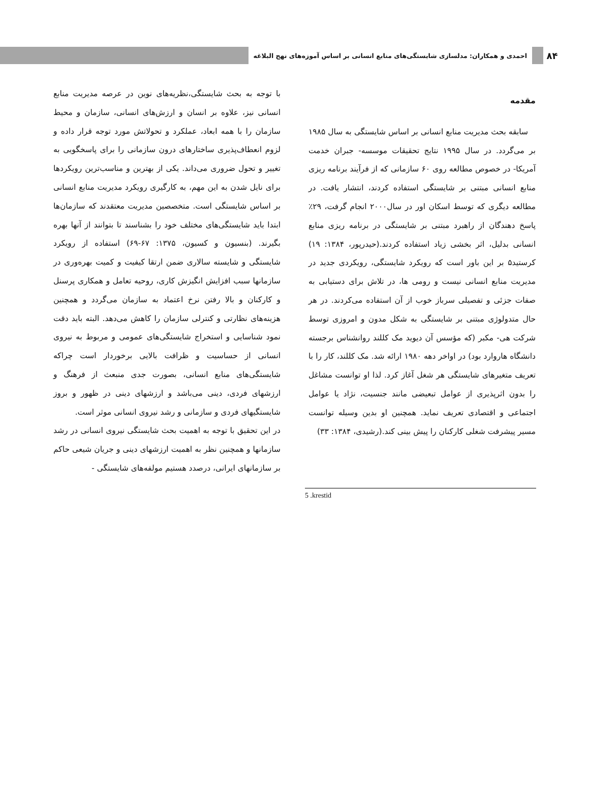۸۴
احمدی و همکاران: مدلسازی شایستگی‌های منابع انسانی بر اساس آموزه‌های نهج البلاغه
مقدمه
سابقه بحث مدیریت منابع انسانی بر اساس شایستگی به سال ۱۹۸۵ بر می‌گردد. در سال ۱۹۹۵ نتایج تحقیقات موسسه- جبران خدمت آمریکا- در خصوص مطالعه روی ۶۰ سازمانی که از فرآیند برنامه ریزی منابع انسانی مبتنی بر شایستگی استفاده کردند، انتشار یافت. در مطالعه دیگری که توسط اسکان اور در سال۲۰۰۰ انجام گرفت، ۲۹٪ پاسخ دهندگان از راهبرد مبتنی بر شایستگی در برنامه ریزی منابع انسانی بدلیل، اثر بخشی زیاد استفاده کردند.(حیدرپور، ۱۳۸۴: ۱۹) کرستید۵ بر این باور است که رویکرد شایستگی، رویکردی جدید در مدیریت منابع انسانی نیست و رومی ها، در تلاش برای دستیابی به صفات جزئی و تفصیلی سرباز خوب از آن استفاده می‌کردند. در هر حال متدولوژی مبتنی بر شایستگی به شکل مدون و امروزی توسط شرکت هی- مکبر (که مؤسس آن دیوید مک کللند روانشناس برجسته دانشگاه هاروارد بود) در اواخر دهه ۱۹۸۰ ارائه شد. مک کللند، کار را با تعریف متغیرهای شایستگی هر شغل آغاز کرد. لذا او توانست مشاغل را بدون اثرپذیری از عوامل تبعیضی مانند جنسیت، نژاد یا عوامل اجتماعی و اقتصادی تعریف نماید. همچنین او بدین وسیله توانست مسیر پیشرفت شغلی کارکنان را پیش بینی کند.(رشیدی، ۱۳۸۴: ۳۳)
با توجه به بحث شایستگی،نظریه‌های نوین در عرصه مدیریت منابع انسانی نیز، علاوه بر انسان و ارزش‌های انسانی، سازمان و محیط سازمان را با همه ابعاد، عملکرد و تحولاتش مورد توجه قرار داده و لزوم انعطاف‌پذیری ساختارهای درون سازمانی را برای پاسخگویی به تغییر و تحول ضروری می‌داند. یکی از بهترین و مناسب‌ترین رویکردها برای نایل شدن به این مهم، به کارگیری رویکرد مدیریت منابع انسانی بر اساس شایستگی است. متخصصین مدیریت معتقدند که سازمان‌ها ابتدا باید شایستگی‌های مختلف خود را بشناسند تا بتوانند از آنها بهره بگیرند. (بنسیون و کسیون، ۱۳۷۵: ۶۷-۶۹) استفاده از رویکرد شایستگی و شایسته سالاری ضمن ارتقا کیفیت و کمیت بهره‌وری در سازمانها سبب افزایش انگیزش کاری، روحیه تعامل و همکاری پرسنل و کارکنان و بالا رفتن نرخ اعتماد به سازمان می‌گردد و همچنین هزینه‌های نظارتی و کنترلی سازمان را کاهش می‌دهد. البته باید دقت نمود شناسایی و استخراج شایستگی‌های عمومی و مربوط به نیروی انسانی از حساسیت و ظرافت بالایی برخوردار است چراکه شایستگی‌های منابع انسانی، بصورت جدی منبعث از فرهنگ و ارزشهای فردی، دینی می‌باشد و ارزشهای دینی در ظهور و بروز شایستگیهای فردی و سازمانی و رشد نیروی انسانی موثر است.
در این تحقیق با توجه به اهمیت بحث شایستگی نیروی انسانی در رشد سازمانها و همچنین نظر به اهمیت ارزشهای دینی و جریان شیعی حاکم بر سازمانهای ایرانی، درصدد هستیم مولفه‌های شایستگی -
5 .krestid